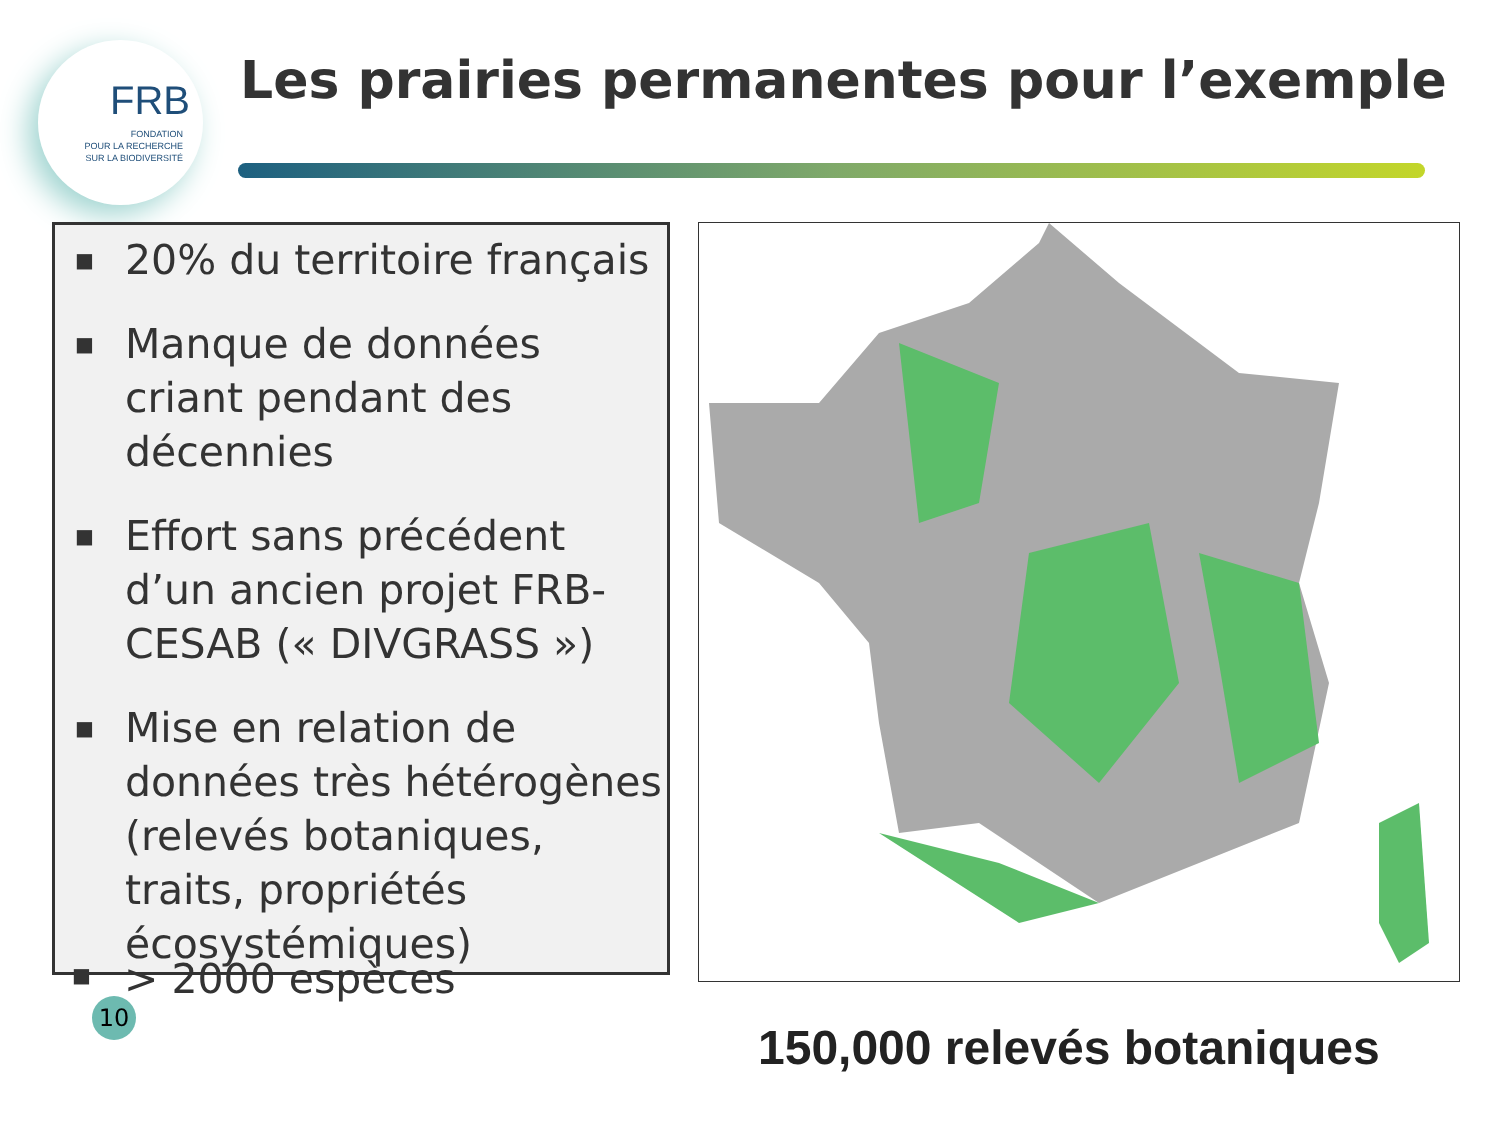FRB
FONDATION
POUR LA RECHERCHE
SUR LA BIODIVERSITÉ
Les prairies permanentes pour l’exemple
■ 20% du territoire français
■ Manque de données criant pendant des décennies
■ Effort sans précédent d’un ancien projet FRB-CESAB (« DIVGRASS »)
■ Mise en relation de données très hétérogènes (relevés botaniques, traits, propriétés écosystémiques)
■ > 2000 espèces
10
150,000 relevés botaniques